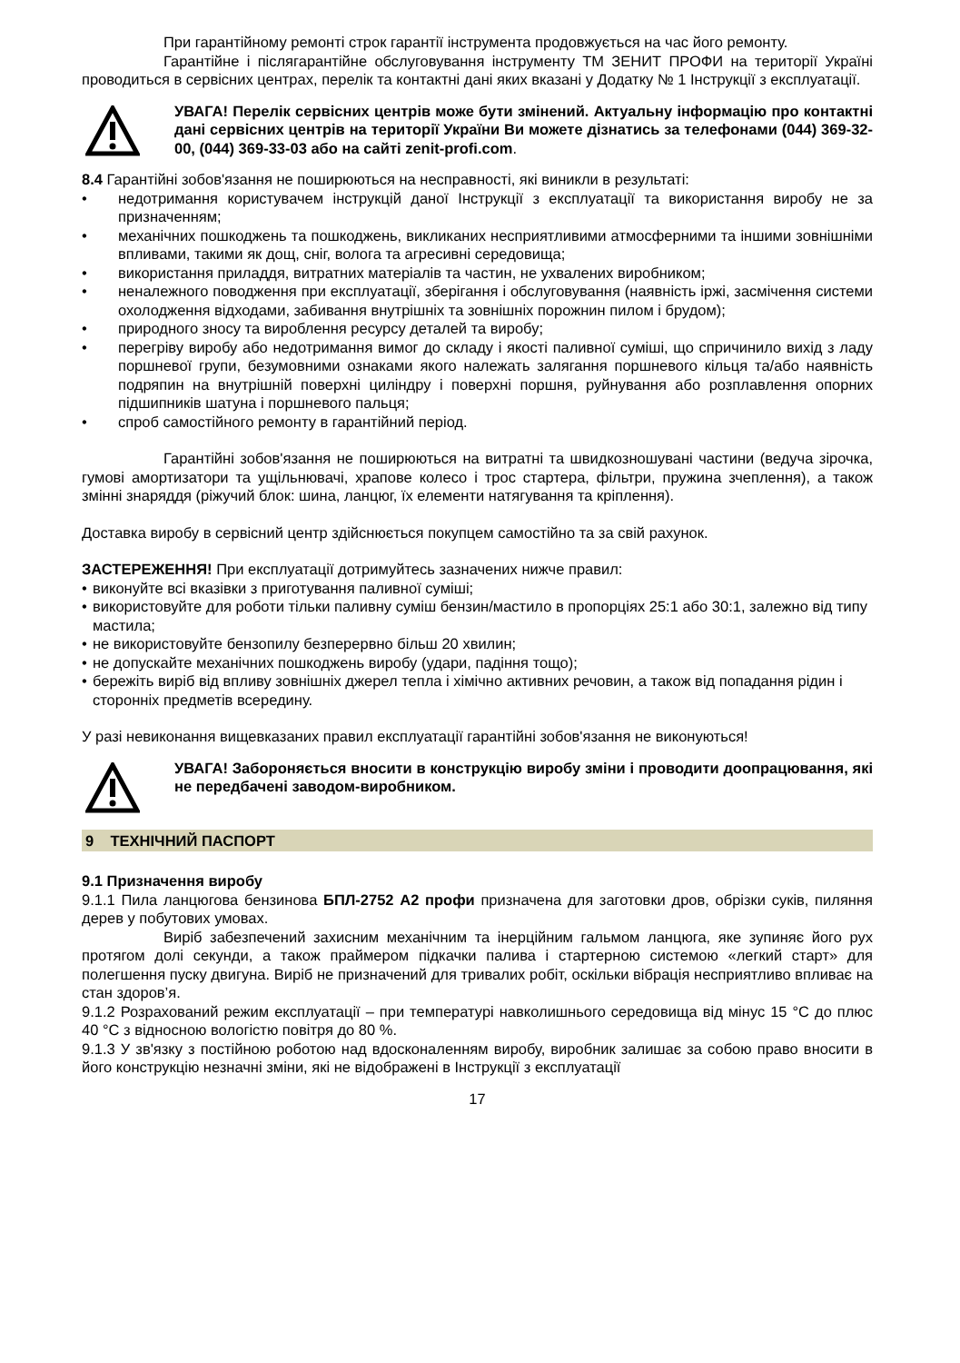При гарантійному ремонті строк гарантії інструмента продовжується на час його ремонту.
Гарантійне і післягарантійне обслуговування інструменту ТМ ЗЕНИТ ПРОФИ на території Україні проводиться в сервісних центрах, перелік та контактні дані яких вказані у Додатку № 1 Інструкції з експлуатації.
УВАГА! Перелік сервісних центрів може бути змінений. Актуальну інформацію про контактні дані сервісних центрів на території України Ви можете дізнатись за телефонами (044) 369-32-00, (044) 369-33-03 або на сайті zenit-profi.com.
8.4 Гарантійні зобов'язання не поширюються на несправності, які виникли в результаті:
• недотримання користувачем інструкцій даної Інструкції з експлуатації та використання виробу не за призначенням;
• механічних пошкоджень та пошкоджень, викликаних несприятливими атмосферними та іншими зовнішніми впливами, такими як дощ, сніг, волога та агресивні середовища;
• використання приладдя, витратних матеріалів та частин, не ухвалених виробником;
• неналежного поводження при експлуатації, зберігання і обслуговування (наявність іржі, засмічення системи охолодження відходами, забивання внутрішніх та зовнішніх порожнин пилом і брудом);
• природного зносу та вироблення ресурсу деталей та виробу;
• перегріву виробу або недотримання вимог до складу і якості паливної суміші, що спричинило вихід з ладу поршневої групи, безумовними ознаками якого належать залягання поршневого кільця та/або наявність подряпин на внутрішній поверхні циліндру і поверхні поршня, руйнування або розплавлення опорних підшипників шатуна і поршневого пальця;
• спроб самостійного ремонту в гарантійний період.
Гарантійні зобов'язання не поширюються на витратні та швидкозношувані частини (ведуча зірочка, гумові амортизатори та ущільнювачі, храпове колесо і трос стартера, фільтри, пружина зчеплення), а також змінні знаряддя (ріжучий блок: шина, ланцюг, їх елементи натягування та кріплення).
Доставка виробу в сервісний центр здійснюється покупцем самостійно та за свій рахунок.
ЗАСТЕРЕЖЕННЯ! При експлуатації дотримуйтесь зазначених нижче правил:
• виконуйте всі вказівки з приготування паливної суміші;
• використовуйте для роботи тільки паливну суміш бензин/мастило в пропорціях 25:1 або 30:1, залежно від типу мастила;
• не використовуйте бензопилу безперервно більш 20 хвилин;
• не допускайте механічних пошкоджень виробу (удари, падіння тощо);
• бережіть виріб від впливу зовнішніх джерел тепла і хімічно активних речовин, а також від попадання рідин і сторонніх предметів всередину.
У разі невиконання вищевказаних правил експлуатації гарантійні зобов'язання не виконуються!
УВАГА! Забороняється вносити в конструкцію виробу зміни і проводити доопрацювання, які не передбачені заводом-виробником.
9 ТЕХНІЧНИЙ ПАСПОРТ
9.1 Призначення виробу
9.1.1 Пила ланцюгова бензинова БПЛ-2752 А2 профи призначена для заготовки дров, обрізки суків, пиляння дерев у побутових умовах.
Виріб забезпечений захисним механічним та інерційним гальмом ланцюга, яке зупиняє його рух протягом долі секунди, а також праймером підкачки палива і стартерною системою «легкий старт» для полегшення пуску двигуна. Виріб не призначений для тривалих робіт, оскільки вібрація несприятливо впливає на стан здоров’я.
9.1.2 Розрахований режим експлуатації – при температурі навколишнього середовища від мінус 15 °C до плюс 40 °C з відносною вологістю повітря до 80 %.
9.1.3 У зв'язку з постійною роботою над вдосконаленням виробу, виробник залишає за собою право вносити в його конструкцію незначні зміни, які не відображені в Інструкції з експлуатації
17